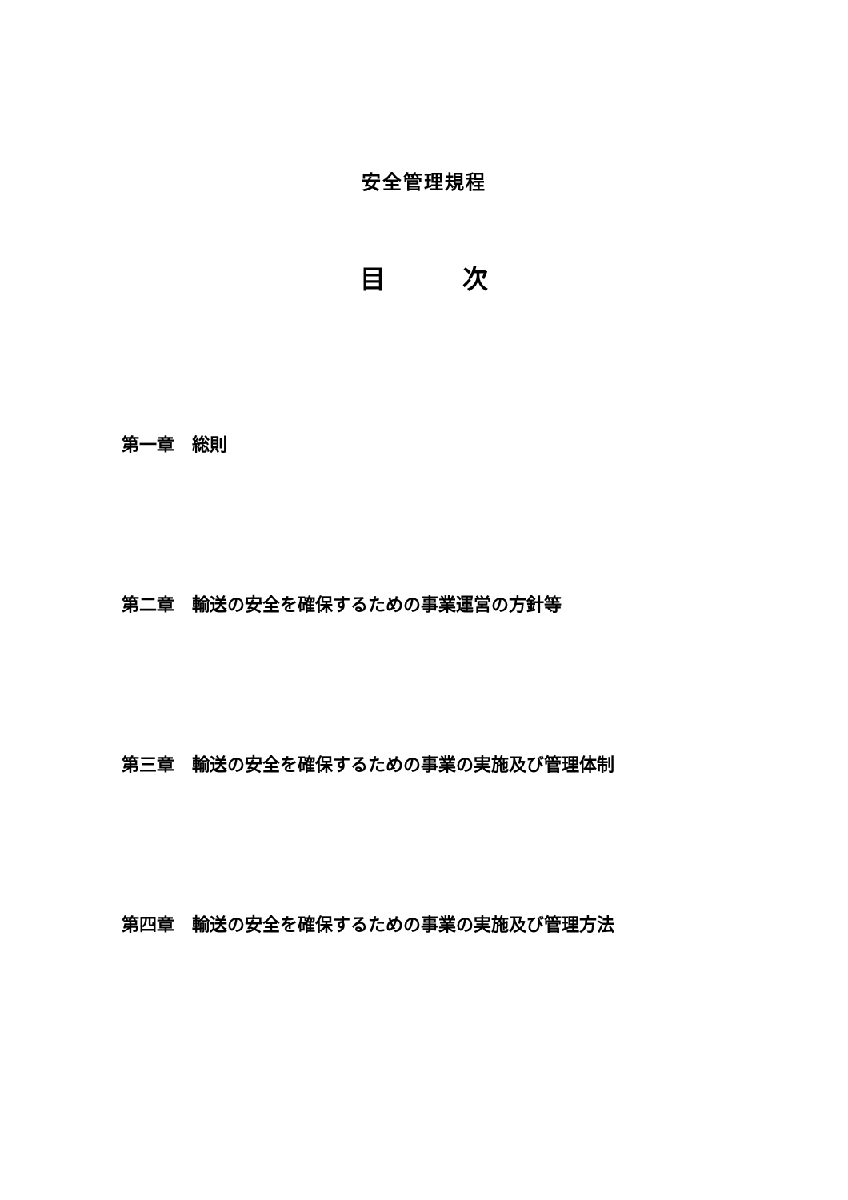安全管理規程
目　　　次
第一章　総則
第二章　輸送の安全を確保するための事業運営の方針等
第三章　輸送の安全を確保するための事業の実施及び管理体制
第四章　輸送の安全を確保するための事業の実施及び管理方法